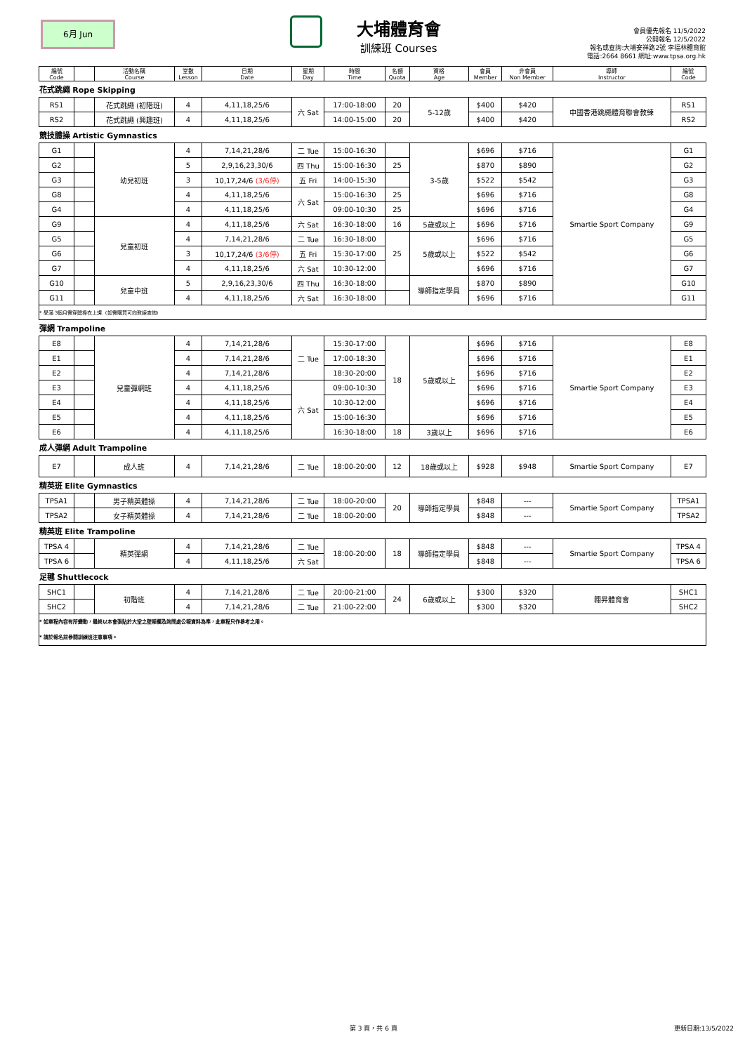6月 Jun
大埔體育會
訓練班 Courses
會員優先報名 11/5/2022
公開報名 12/5/2022
報名或查詢:大埔安祥路2號 李福林體育館
電話:2664 8661 網址:www.tpsa.org.hk
| 編號 Code | | 活動名稱 Course | 堂數 Lesson | 日期 Date | 星期 Day | 時間 Time | 名額 Quota | 資格 Age | 會員 Member | 非會員 Non Member | 導師 Instructor | 編號 Code |
| --- | --- | --- | --- | --- | --- | --- | --- | --- | --- | --- | --- | --- |
| 花式跳繩 Rope Skipping | | | | | | | | | | | | |
| RS1 | | 花式跳繩 (初階班) | 4 | 4,11,18,25/6 | 六 Sat | 17:00-18:00 | 20 | 5-12歲 | $400 | $420 | 中國香港跳繩體育聯會教練 | RS1 |
| RS2 | | 花式跳繩 (興趣班) | 4 | 4,11,18,25/6 | | 14:00-15:00 | 20 | | $400 | $420 | | RS2 |
| 競技體操 Artistic Gymnastics | | | | | | | | | | | | |
| G1 | | 幼兒初班 | 4 | 7,14,21,28/6 | 二 Tue | 15:00-16:30 | | 3-5歲 | $696 | $716 | Smartie Sport Company | G1 |
| G2 | | | 5 | 2,9,16,23,30/6 | 四 Thu | 15:00-16:30 | 25 | | $870 | $890 | | G2 |
| G3 | | | 3 | 10,17,24/6 (3/6停) | 五 Fri | 14:00-15:30 | | | $522 | $542 | | G3 |
| G8 | | | 4 | 4,11,18,25/6 | 六 Sat | 15:00-16:30 | 25 | | $696 | $716 | | G8 |
| G4 | | | 4 | 4,11,18,25/6 | | 09:00-10:30 | 25 | | $696 | $716 | | G4 |
| G9 | | 兒童初班 | 4 | 4,11,18,25/6 | 六 Sat | 16:30-18:00 | 16 | 5歲或以上 | $696 | $716 | | G9 |
| G5 | | | 4 | 7,14,21,28/6 | 二 Tue | 16:30-18:00 | 25 | 5歲或以上 | $696 | $716 | | G5 |
| G6 | | | 3 | 10,17,24/6 (3/6停) | 五 Fri | 15:30-17:00 | | | $522 | $542 | | G6 |
| G7 | | | 4 | 4,11,18,25/6 | 六 Sat | 10:30-12:00 | | | $696 | $716 | | G7 |
| G10 | | 兒童中班 | 5 | 2,9,16,23,30/6 | 四 Thu | 16:30-18:00 | | 導師指定學員 | $870 | $890 | | G10 |
| G11 | | | 4 | 4,11,18,25/6 | 六 Sat | 16:30-18:00 | | | $696 | $716 | | G11 |
| * 學滿 3個月需穿體操衣上課. (如需購買可向教練查詢) | | | | | | | | | | | | |
| 彈網 Trampoline | | | | | | | | | | | | |
| E8 | | 兒童彈網班 | 4 | 7,14,21,28/6 | 二 Tue | 15:30-17:00 | 18 | 5歲或以上 | $696 | $716 | Smartie Sport Company | E8 |
| E1 | | | 4 | 7,14,21,28/6 | | 17:00-18:30 | | | $696 | $716 | | E1 |
| E2 | | | 4 | 7,14,21,28/6 | | 18:30-20:00 | | | $696 | $716 | | E2 |
| E3 | | | 4 | 4,11,18,25/6 | 六 Sat | 09:00-10:30 | | | $696 | $716 | | E3 |
| E4 | | | 4 | 4,11,18,25/6 | | 10:30-12:00 | | | $696 | $716 | | E4 |
| E5 | | | 4 | 4,11,18,25/6 | | 15:00-16:30 | | | $696 | $716 | | E5 |
| E6 | | | 4 | 4,11,18,25/6 | | 16:30-18:00 | 18 | 3歲以上 | $696 | $716 | | E6 |
| 成人彈網 Adult Trampoline | | | | | | | | | | | | |
| E7 | | 成人班 | 4 | 7,14,21,28/6 | 二 Tue | 18:00-20:00 | 12 | 18歲或以上 | $928 | $948 | Smartie Sport Company | E7 |
| 精英班 Elite Gymnastics | | | | | | | | | | | | |
| TPSA1 | | 男子精英體操 | 4 | 7,14,21,28/6 | 二 Tue | 18:00-20:00 | 20 | 導師指定學員 | $848 | --- | Smartie Sport Company | TPSA1 |
| TPSA2 | | 女子精英體操 | 4 | 7,14,21,28/6 | 二 Tue | 18:00-20:00 | | | $848 | --- | | TPSA2 |
| 精英班 Elite Trampoline | | | | | | | | | | | | |
| TPSA 4 | | 精英彈網 | 4 | 7,14,21,28/6 | 二 Tue | 18:00-20:00 | 18 | 導師指定學員 | $848 | --- | Smartie Sport Company | TPSA 4 |
| TPSA 6 | | | 4 | 4,11,18,25/6 | 六 Sat | | | | $848 | --- | | TPSA 6 |
| 足毽 Shuttlecock | | | | | | | | | | | | |
| SHC1 | | 初階班 | 4 | 7,14,21,28/6 | 二 Tue | 20:00-21:00 | 24 | 6歲或以上 | $300 | $320 | 翱昇體育會 | SHC1 |
| SHC2 | | | 4 | 7,14,21,28/6 | 二 Tue | 21:00-22:00 | | | $300 | $320 | | SHC2 |
| * 如章程內容有所變動，最終以本會張貼於大堂之壁報欄及詢問處公報資料為準，此章程只作參考之用。 * 請於報名前參閱訓練班注意事項。 | | | | | | | | | | | | |
第 3 頁，共 6 頁 更新日期:13/5/2022